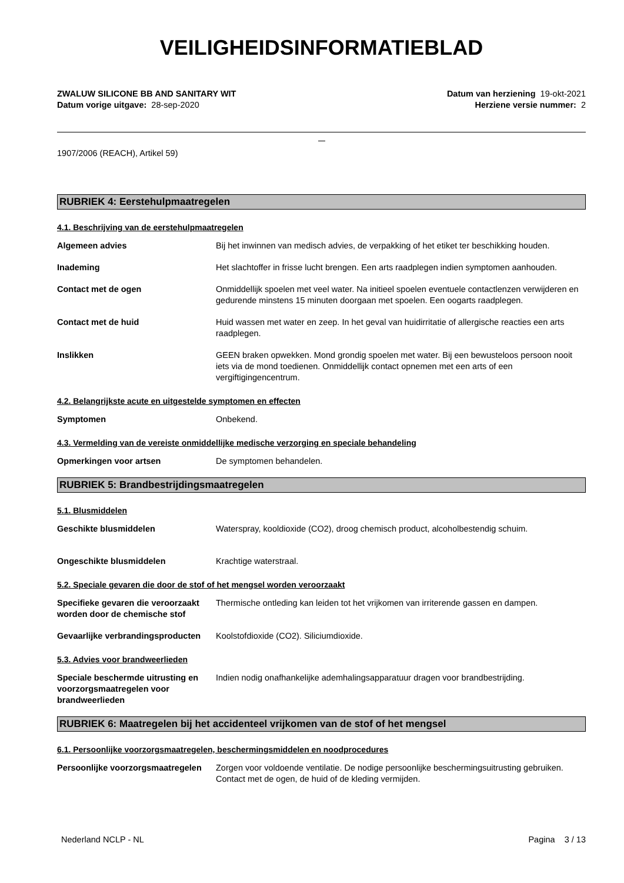VEILIGHEIDSINFORMATIEBLAD
ZWALUW SILICONE BB AND SANITARY WIT
Datum vorige uitgave: 28-sep-2020
Datum van herziening 19-okt-2021
Herziene versie nummer: 2
1907/2006 (REACH), Artikel 59)
RUBRIEK 4: Eerstehulpmaatregelen
4.1. Beschrijving van de eerstehulpmaatregelen
Algemeen advies Bij het inwinnen van medisch advies, de verpakking of het etiket ter beschikking houden.
Inademing Het slachtoffer in frisse lucht brengen. Een arts raadplegen indien symptomen aanhouden.
Contact met de ogen Onmiddellijk spoelen met veel water. Na initieel spoelen eventuele contactlenzen verwijderen en gedurende minstens 15 minuten doorgaan met spoelen. Een oogarts raadplegen.
Contact met de huid Huid wassen met water en zeep. In het geval van huidirritatie of allergische reacties een arts raadplegen.
Inslikken GEEN braken opwekken. Mond grondig spoelen met water. Bij een bewusteloos persoon nooit iets via de mond toedienen. Onmiddellijk contact opnemen met een arts of een vergiftigingencentrum.
4.2. Belangrijkste acute en uitgestelde symptomen en effecten
Symptomen Onbekend.
4.3. Vermelding van de vereiste onmiddellijke medische verzorging en speciale behandeling
Opmerkingen voor artsen De symptomen behandelen.
RUBRIEK 5: Brandbestrijdingsmaatregelen
5.1. Blusmiddelen
Geschikte blusmiddelen Waterspray, kooldioxide (CO2), droog chemisch product, alcoholbestendig schuim.
Ongeschikte blusmiddelen Krachtige waterstraal.
5.2. Speciale gevaren die door de stof of het mengsel worden veroorzaakt
Specifieke gevaren die veroorzaakt worden door de chemische stof
Thermische ontleding kan leiden tot het vrijkomen van irriterende gassen en dampen.
Gevaarlijke verbrandingsproducten
Koolstofdioxide (CO2). Siliciumdioxide.
5.3. Advies voor brandweerlieden
Speciale beschermde uitrusting en voorzorgsmaatregelen voor brandweerlieden
Indien nodig onafhankelijke ademhalingsapparatuur dragen voor brandbestrijding.
RUBRIEK 6: Maatregelen bij het accidenteel vrijkomen van de stof of het mengsel
6.1. Persoonlijke voorzorgsmaatregelen, beschermingsmiddelen en noodprocedures
Persoonlijke voorzorgsmaatregelen
Zorgen voor voldoende ventilatie. De nodige persoonlijke beschermingsuitrusting gebruiken. Contact met de ogen, de huid of de kleding vermijden.
Nederland NCLP - NL Pagina 3 / 13